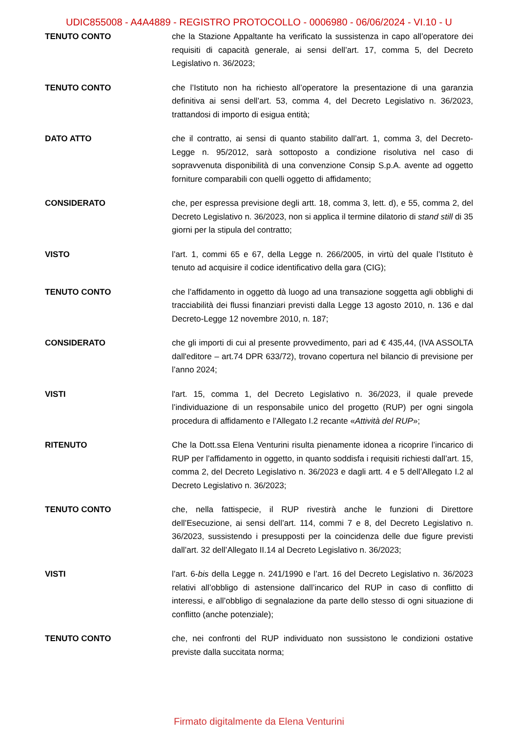UDIC855008 - A4A4889 - REGISTRO PROTOCOLLO - 0006980 - 06/06/2024 - VI.10 - U
TENUTO CONTO che la Stazione Appaltante ha verificato la sussistenza in capo all’operatore dei requisiti di capacità generale, ai sensi dell’art. 17, comma 5, del Decreto Legislativo n. 36/2023;
TENUTO CONTO che l’Istituto non ha richiesto all’operatore la presentazione di una garanzia definitiva ai sensi dell’art. 53, comma 4, del Decreto Legislativo n. 36/2023, trattandosi di importo di esigua entità;
DATO ATTO che il contratto, ai sensi di quanto stabilito dall’art. 1, comma 3, del Decreto-Legge n. 95/2012, sarà sottoposto a condizione risolutiva nel caso di sopravvenuta disponibilità di una convenzione Consip S.p.A. avente ad oggetto forniture comparabili con quelli oggetto di affidamento;
CONSIDERATO che, per espressa previsione degli artt. 18, comma 3, lett. d), e 55, comma 2, del Decreto Legislativo n. 36/2023, non si applica il termine dilatorio di stand still di 35 giorni per la stipula del contratto;
VISTO l’art. 1, commi 65 e 67, della Legge n. 266/2005, in virtù del quale l’Istituto è tenuto ad acquisire il codice identificativo della gara (CIG);
TENUTO CONTO che l’affidamento in oggetto dà luogo ad una transazione soggetta agli obblighi di tracciabilità dei flussi finanziari previsti dalla Legge 13 agosto 2010, n. 136 e dal Decreto-Legge 12 novembre 2010, n. 187;
CONSIDERATO che gli importi di cui al presente provvedimento, pari ad € 435,44, (IVA ASSOLTA dall'editore – art.74 DPR 633/72), trovano copertura nel bilancio di previsione per l’anno 2024;
VISTI l'art. 15, comma 1, del Decreto Legislativo n. 36/2023, il quale prevede l’individuazione di un responsabile unico del progetto (RUP) per ogni singola procedura di affidamento e l’Allegato I.2 recante «Attività del RUP»;
RITENUTO Che la Dott.ssa Elena Venturini risulta pienamente idonea a ricoprire l’incarico di RUP per l’affidamento in oggetto, in quanto soddisfa i requisiti richiesti dall’art. 15, comma 2, del Decreto Legislativo n. 36/2023 e dagli artt. 4 e 5 dell’Allegato I.2 al Decreto Legislativo n. 36/2023;
TENUTO CONTO che, nella fattispecie, il RUP rivestirà anche le funzioni di Direttore dell’Esecuzione, ai sensi dell’art. 114, commi 7 e 8, del Decreto Legislativo n. 36/2023, sussistendo i presupposti per la coincidenza delle due figure previsti dall’art. 32 dell’Allegato II.14 al Decreto Legislativo n. 36/2023;
VISTI l’art. 6-bis della Legge n. 241/1990 e l’art. 16 del Decreto Legislativo n. 36/2023 relativi all’obbligo di astensione dall’incarico del RUP in caso di conflitto di interessi, e all’obbligo di segnalazione da parte dello stesso di ogni situazione di conflitto (anche potenziale);
TENUTO CONTO che, nei confronti del RUP individuato non sussistono le condizioni ostative previste dalla succitata norma;
Firmato digitalmente da Elena Venturini